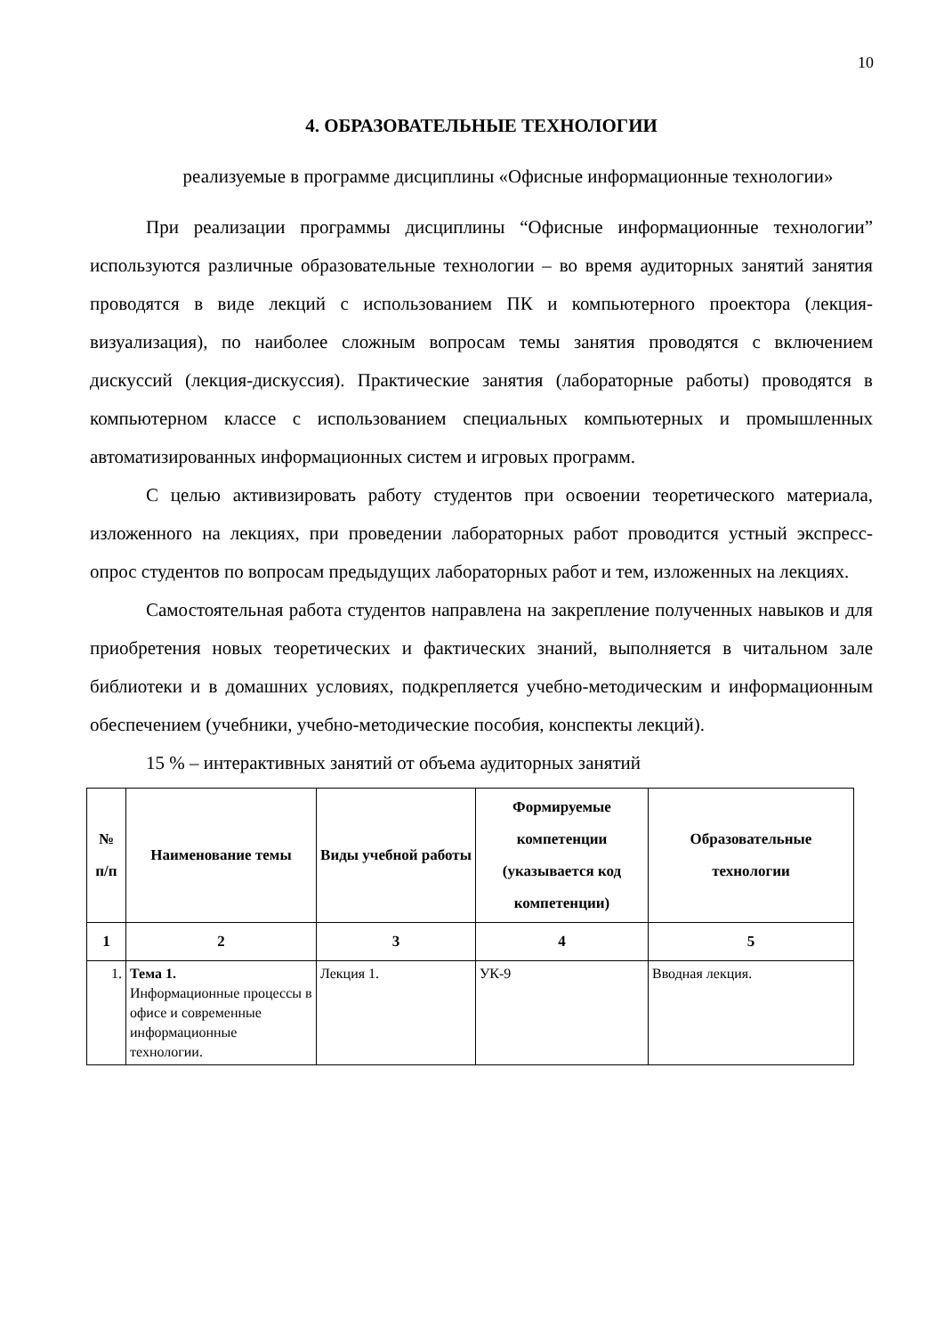10
4. ОБРАЗОВАТЕЛЬНЫЕ ТЕХНОЛОГИИ
реализуемые в программе дисциплины «Офисные информационные технологии»
При реализации программы дисциплины “Офисные информационные технологии” используются различные образовательные технологии – во время аудиторных занятий занятия проводятся в виде лекций с использованием ПК и компьютерного проектора (лекция-визуализация), по наиболее сложным вопросам темы занятия проводятся с включением дискуссий (лекция-дискуссия). Практические занятия (лабораторные работы) проводятся в компьютерном классе с использованием специальных компьютерных и промышленных автоматизированных информационных систем и игровых программ.
С целью активизировать работу студентов при освоении теоретического материала, изложенного на лекциях, при проведении лабораторных работ проводится устный экспресс-опрос студентов по вопросам предыдущих лабораторных работ и тем, изложенных на лекциях.
Самостоятельная работа студентов направлена на закрепление полученных навыков и для приобретения новых теоретических и фактических знаний, выполняется в читальном зале библиотеки и в домашних условиях, подкрепляется учебно-методическим и информационным обеспечением (учебники, учебно-методические пособия, конспекты лекций).
15 % – интерактивных занятий от объема аудиторных занятий
| № п/п | Наименование темы | Виды учебной работы | Формируемые компетенции (указывается код компетенции) | Образовательные технологии |
| --- | --- | --- | --- | --- |
| 1 | 2 | 3 | 4 | 5 |
| 1. | Тема 1. Информационные процессы в офисе и современные информационные технологии. | Лекция 1. | УК-9 | Вводная лекция. |